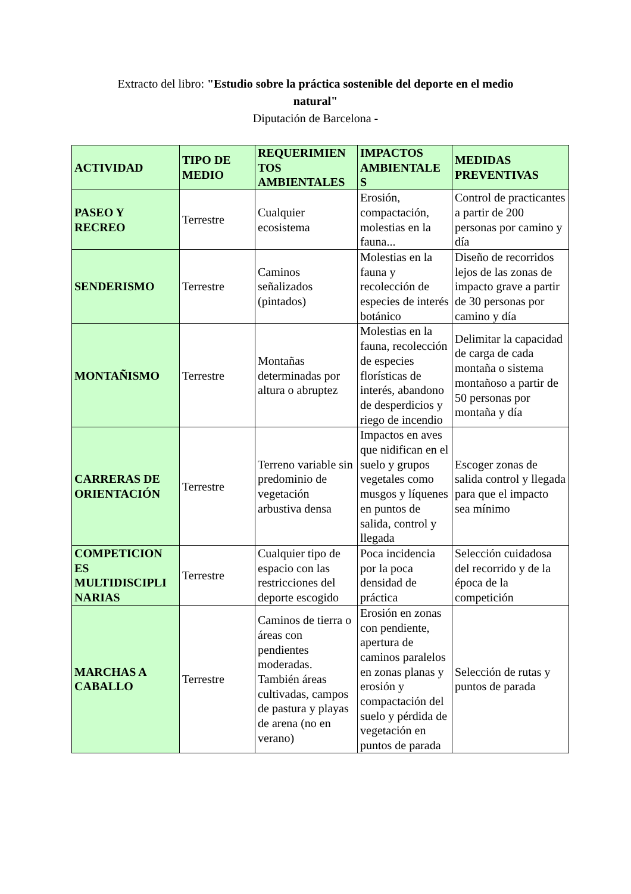Extracto del libro: "Estudio sobre la práctica sostenible del deporte en el medio
natural"
Diputación de Barcelona -
| ACTIVIDAD | TIPO DE MEDIO | REQUERIMIEN TOS AMBIENTALES | IMPACTOS AMBIENTALE S | MEDIDAS PREVENTIVAS |
| --- | --- | --- | --- | --- |
| PASEO Y RECREO | Terrestre | Cualquier ecosistema | Erosión, compactación, molestias en la fauna... | Control de practicantes a partir de 200 personas por camino y día |
| SENDERISMO | Terrestre | Caminos señalizados (pintados) | Molestias en la fauna y recolección de especies de interés botánico | Diseño de recorridos lejos de las zonas de impacto grave a partir de 30 personas por camino y día |
| MONTAÑISMO | Terrestre | Montañas determinadas por altura o abruptez | Molestias en la fauna, recolección de especies florísticas de interés, abandono de desperdicios y riego de incendio | Delimitar la capacidad de carga de cada montaña o sistema montañoso a partir de 50 personas por montaña y día |
| CARRERAS DE ORIENTACIÓN | Terrestre | Terreno variable sin predominio de vegetación arbustiva densa | Impactos en aves que nidifican en el suelo y grupos vegetales como musgos y líquenes en puntos de salida, control y llegada | Escoger zonas de salida control y llegada para que el impacto sea mínimo |
| COMPETICION ES MULTIDISCIPLI NARIAS | Terrestre | Cualquier tipo de espacio con las restricciones del deporte escogido | Poca incidencia por la poca densidad de práctica | Selección cuidadosa del recorrido y de la época de la competición |
| MARCHAS A CABALLO | Terrestre | Caminos de tierra o áreas con pendientes moderadas. También áreas cultivadas, campos de pastura y playas de arena (no en verano) | Erosión en zonas con pendiente, apertura de caminos paralelos en zonas planas y erosión y compactación del suelo y pérdida de vegetación en puntos de parada | Selección de rutas y puntos de parada |